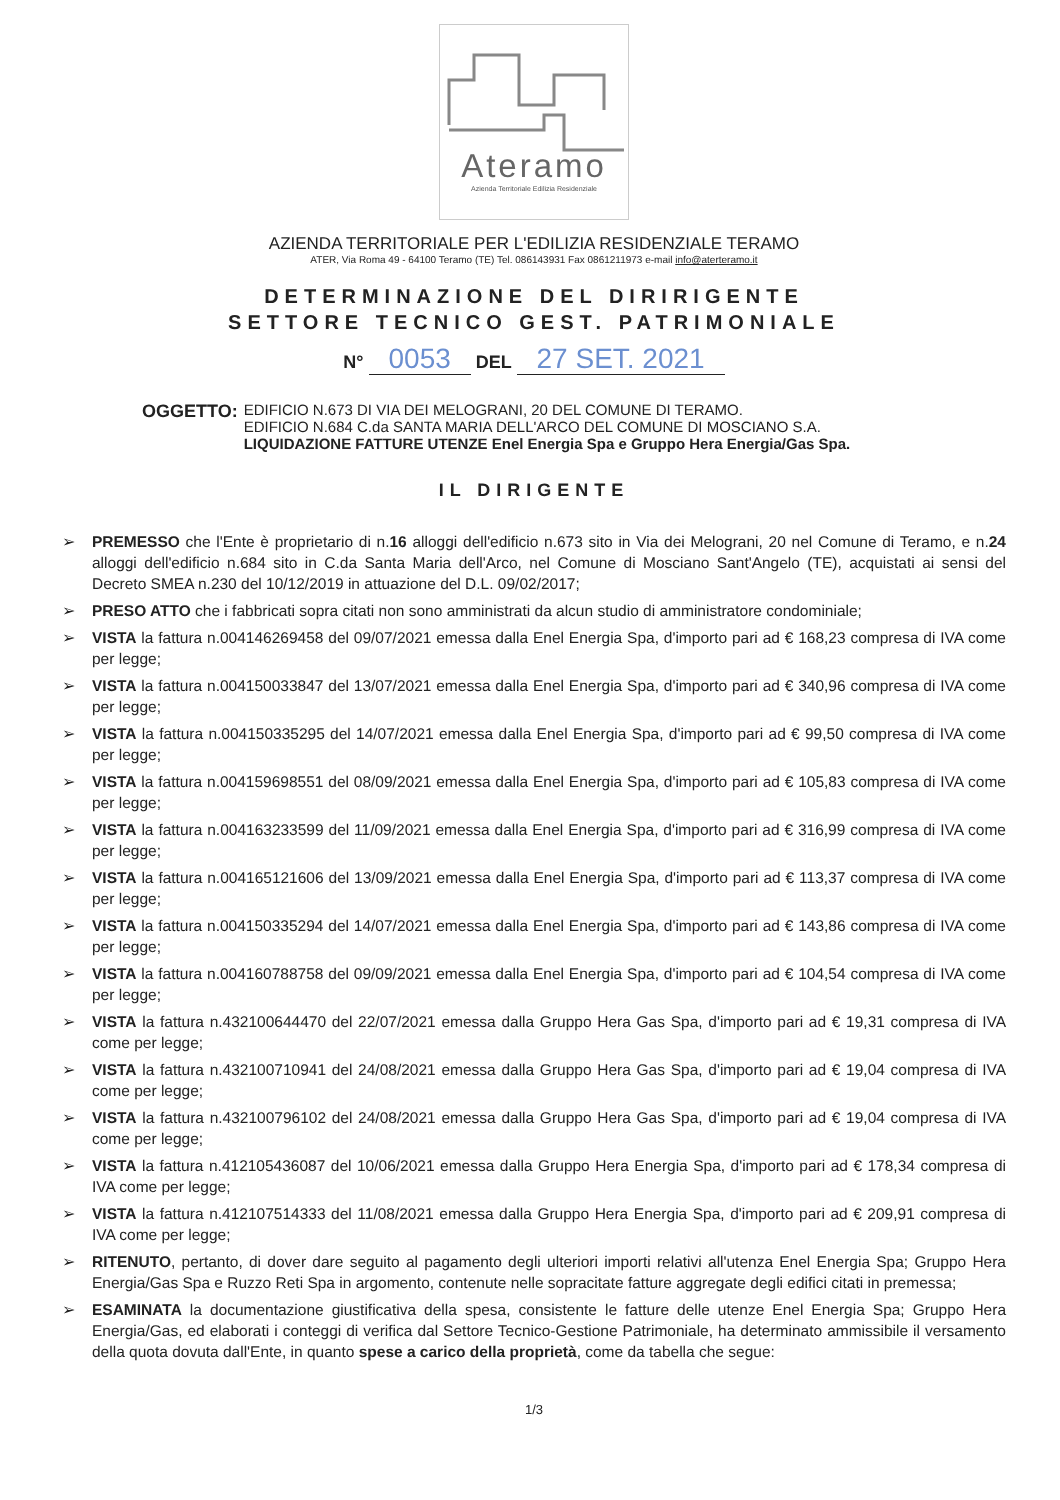Ateramo
Azienda Territoriale Edilizia Residenziale
AZIENDA TERRITORIALE PER L'EDILIZIA RESIDENZIALE TERAMO
ATER, Via Roma 49 - 64100 Teramo (TE) Tel. 086143931 Fax 0861211973 e-mail info@aterteramo.it
DETERMINAZIONE DEL DIRIRIGENTE
SETTORE TECNICO GEST. PATRIMONIALE
N° 0053 DEL 27 SET. 2021
OGGETTO:
EDIFICIO N.673 DI VIA DEI MELOGRANI, 20 DEL COMUNE DI TERAMO.
EDIFICIO N.684 C.da SANTA MARIA DELL'ARCO DEL COMUNE DI MOSCIANO S.A.
LIQUIDAZIONE FATTURE UTENZE Enel Energia Spa e Gruppo Hera Energia/Gas Spa.
IL DIRIGENTE
➢ PREMESSO che l'Ente è proprietario di n.16 alloggi dell'edificio n.673 sito in Via dei Melograni, 20 nel Comune di Teramo, e n.24 alloggi dell'edificio n.684 sito in C.da Santa Maria dell'Arco, nel Comune di Mosciano Sant'Angelo (TE), acquistati ai sensi del Decreto SMEA n.230 del 10/12/2019 in attuazione del D.L. 09/02/2017;
➢ PRESO ATTO che i fabbricati sopra citati non sono amministrati da alcun studio di amministratore condominiale;
➢ VISTA la fattura n.004146269458 del 09/07/2021 emessa dalla Enel Energia Spa, d'importo pari ad € 168,23 compresa di IVA come per legge;
➢ VISTA la fattura n.004150033847 del 13/07/2021 emessa dalla Enel Energia Spa, d'importo pari ad € 340,96 compresa di IVA come per legge;
➢ VISTA la fattura n.004150335295 del 14/07/2021 emessa dalla Enel Energia Spa, d'importo pari ad € 99,50 compresa di IVA come per legge;
➢ VISTA la fattura n.004159698551 del 08/09/2021 emessa dalla Enel Energia Spa, d'importo pari ad € 105,83 compresa di IVA come per legge;
➢ VISTA la fattura n.004163233599 del 11/09/2021 emessa dalla Enel Energia Spa, d'importo pari ad € 316,99 compresa di IVA come per legge;
➢ VISTA la fattura n.004165121606 del 13/09/2021 emessa dalla Enel Energia Spa, d'importo pari ad € 113,37 compresa di IVA come per legge;
➢ VISTA la fattura n.004150335294 del 14/07/2021 emessa dalla Enel Energia Spa, d'importo pari ad € 143,86 compresa di IVA come per legge;
➢ VISTA la fattura n.004160788758 del 09/09/2021 emessa dalla Enel Energia Spa, d'importo pari ad € 104,54 compresa di IVA come per legge;
➢ VISTA la fattura n.432100644470 del 22/07/2021 emessa dalla Gruppo Hera Gas Spa, d'importo pari ad € 19,31 compresa di IVA come per legge;
➢ VISTA la fattura n.432100710941 del 24/08/2021 emessa dalla Gruppo Hera Gas Spa, d'importo pari ad € 19,04 compresa di IVA come per legge;
➢ VISTA la fattura n.432100796102 del 24/08/2021 emessa dalla Gruppo Hera Gas Spa, d'importo pari ad € 19,04 compresa di IVA come per legge;
➢ VISTA la fattura n.412105436087 del 10/06/2021 emessa dalla Gruppo Hera Energia Spa, d'importo pari ad € 178,34 compresa di IVA come per legge;
➢ VISTA la fattura n.412107514333 del 11/08/2021 emessa dalla Gruppo Hera Energia Spa, d'importo pari ad € 209,91 compresa di IVA come per legge;
➢ RITENUTO, pertanto, di dover dare seguito al pagamento degli ulteriori importi relativi all'utenza Enel Energia Spa; Gruppo Hera Energia/Gas Spa e Ruzzo Reti Spa in argomento, contenute nelle sopracitate fatture aggregate degli edifici citati in premessa;
➢ ESAMINATA la documentazione giustificativa della spesa, consistente le fatture delle utenze Enel Energia Spa; Gruppo Hera Energia/Gas, ed elaborati i conteggi di verifica dal Settore Tecnico-Gestione Patrimoniale, ha determinato ammissibile il versamento della quota dovuta dall'Ente, in quanto spese a carico della proprietà, come da tabella che segue:
1/3